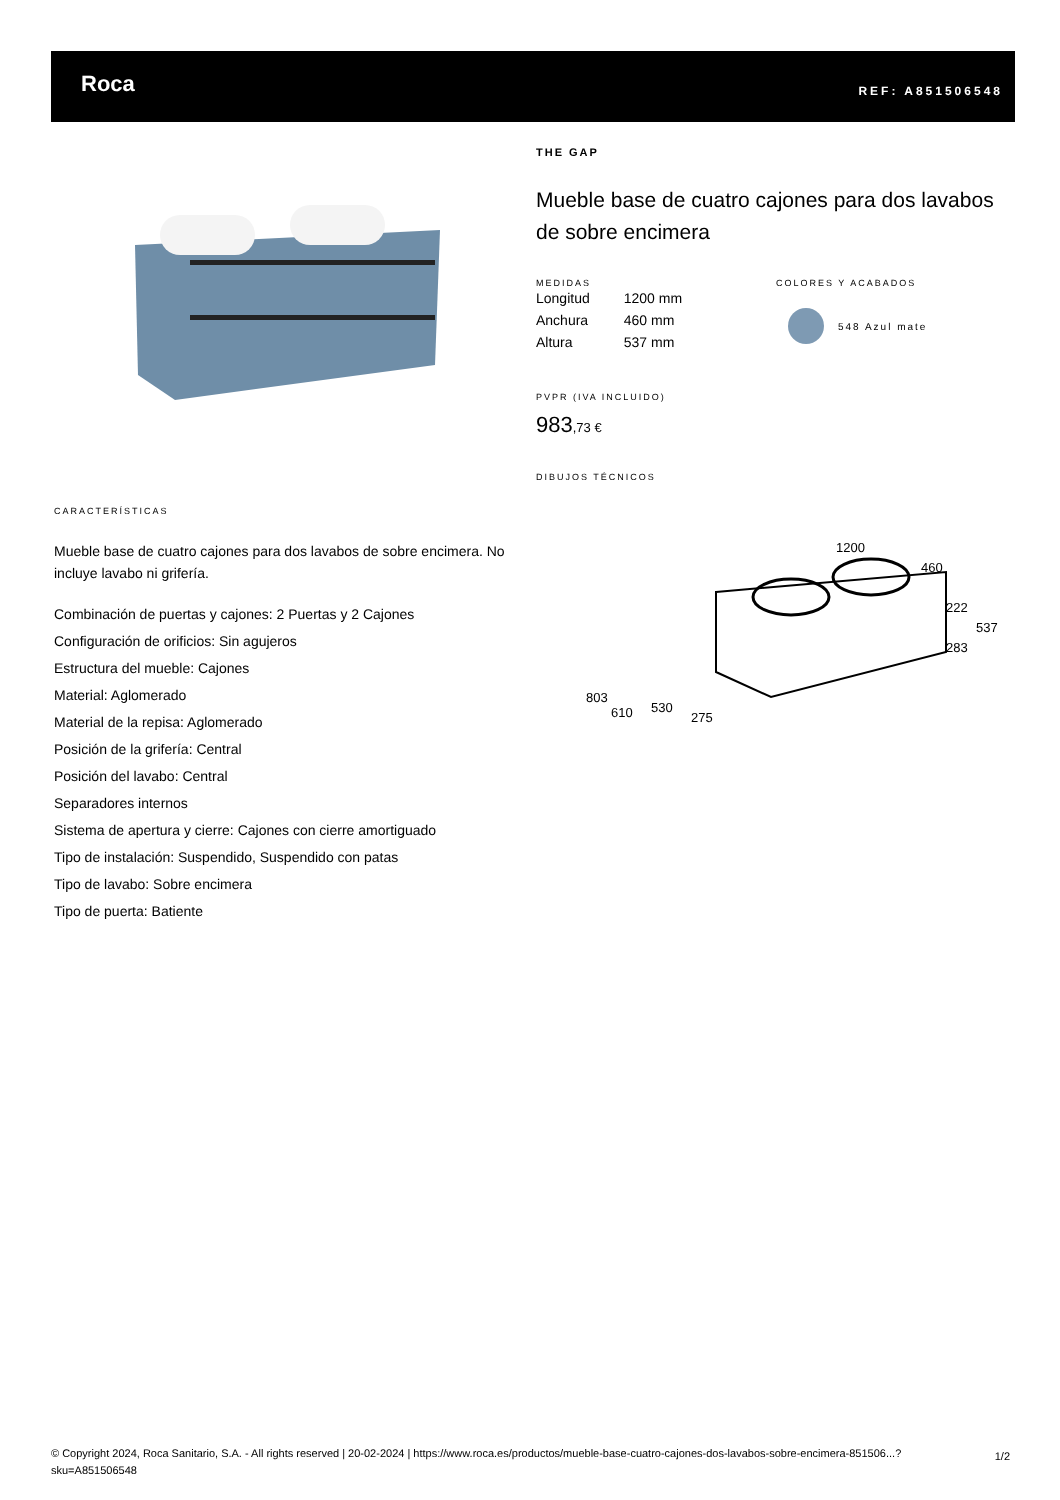Roca REF: A851506548
THE GAP
Mueble base de cuatro cajones para dos lavabos de sobre encimera
MEDIDAS
| Longitud | 1200 mm |
| Anchura | 460 mm |
| Altura | 537 mm |
COLORES Y ACABADOS
548 Azul mate
PVPR (IVA INCLUIDO)
983,73 €
DIBUJOS TÉCNICOS
1200
460
222
537
283
803
610
530
275
CARACTERÍSTICAS
Mueble base de cuatro cajones para dos lavabos de sobre encimera. No incluye lavabo ni grifería.
Combinación de puertas y cajones: 2 Puertas y 2 Cajones
Configuración de orificios: Sin agujeros
Estructura del mueble: Cajones
Material: Aglomerado
Material de la repisa: Aglomerado
Posición de la grifería: Central
Posición del lavabo: Central
Separadores internos
Sistema de apertura y cierre: Cajones con cierre amortiguado
Tipo de instalación: Suspendido, Suspendido con patas
Tipo de lavabo: Sobre encimera
Tipo de puerta: Batiente
© Copyright 2024, Roca Sanitario, S.A. - All rights reserved | 20-02-2024 | https://www.roca.es/productos/mueble-base-cuatro-cajones-dos-lavabos-sobre-encimera-851506...?sku=A851506548
1/2